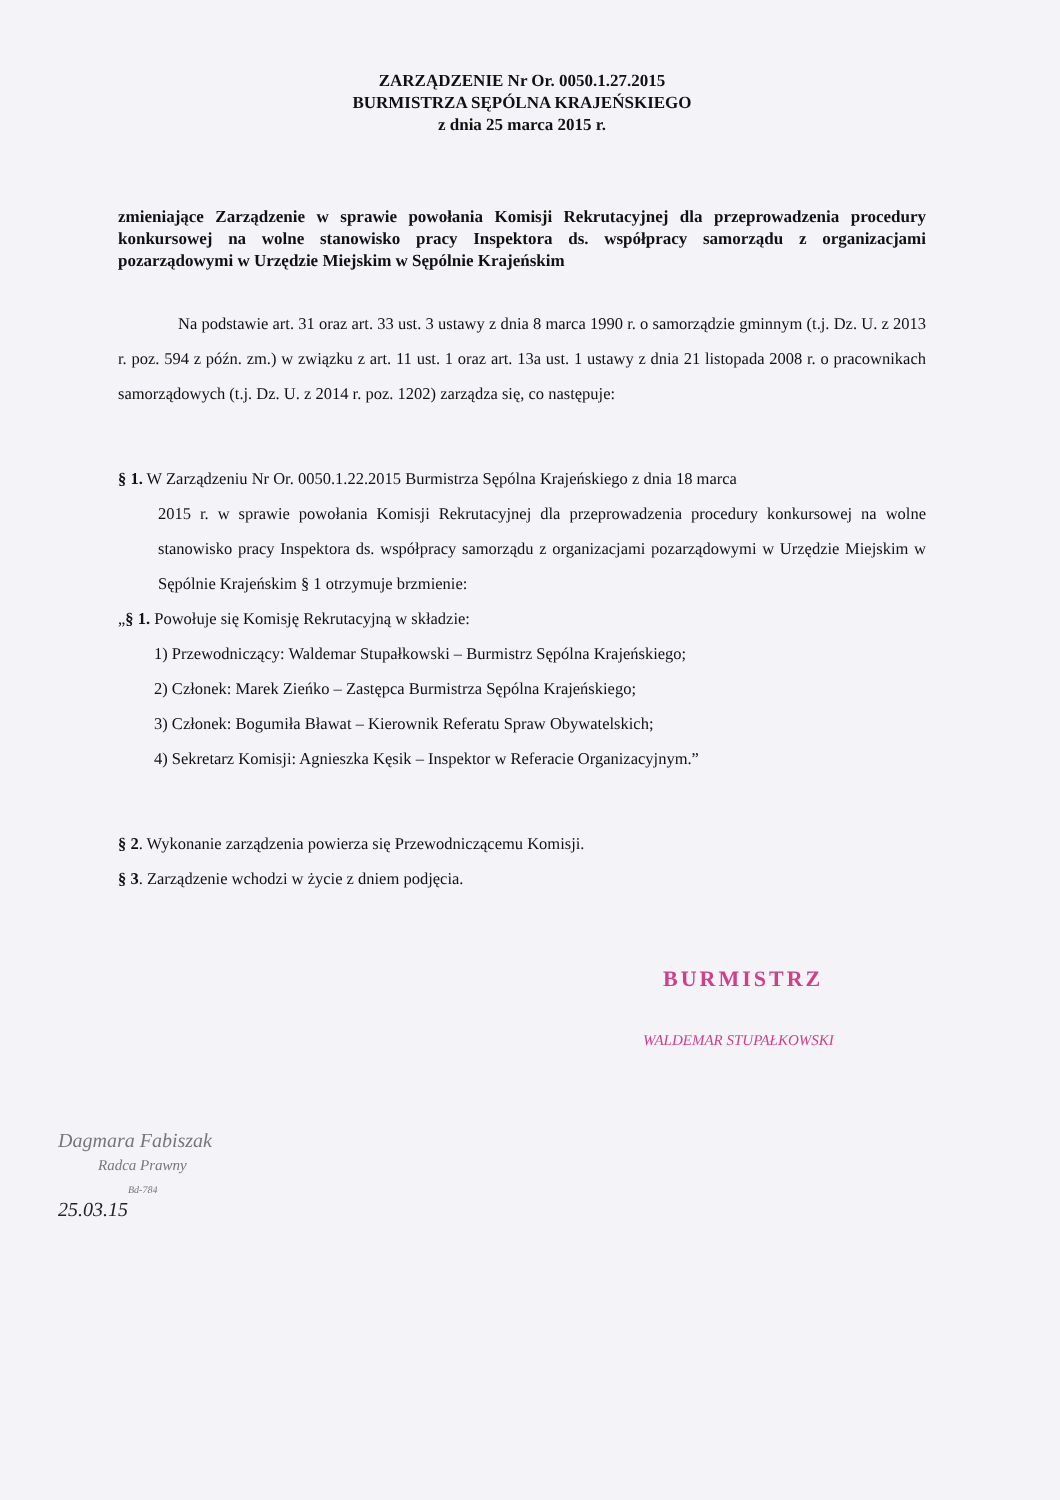ZARZĄDZENIE Nr Or. 0050.1.27.2015
BURMISTRZA SĘPÓLNA KRAJEŃSKIEGO
z dnia 25 marca 2015 r.
zmieniające Zarządzenie w sprawie powołania Komisji Rekrutacyjnej dla przeprowadzenia procedury konkursowej na wolne stanowisko pracy Inspektora ds. współpracy samorządu z organizacjami pozarządowymi w Urzędzie Miejskim w Sępólnie Krajeńskim
Na podstawie art. 31 oraz art. 33 ust. 3 ustawy z dnia 8 marca 1990 r. o samorządzie gminnym (t.j. Dz. U. z 2013 r. poz. 594 z późn. zm.) w związku z art. 11 ust. 1 oraz art. 13a ust. 1 ustawy z dnia 21 listopada 2008 r. o pracownikach samorządowych (t.j. Dz. U. z 2014 r. poz. 1202) zarządza się, co następuje:
§ 1. W Zarządzeniu Nr Or. 0050.1.22.2015 Burmistrza Sępólna Krajeńskiego z dnia 18 marca
2015 r. w sprawie powołania Komisji Rekrutacyjnej dla przeprowadzenia procedury konkursowej na wolne stanowisko pracy Inspektora ds. współpracy samorządu z organizacjami pozarządowymi w Urzędzie Miejskim w Sępólnie Krajeńskim § 1 otrzymuje brzmienie:
„§ 1. Powołuje się Komisję Rekrutacyjną w składzie:
1) Przewodniczący: Waldemar Stupałkowski – Burmistrz Sępólna Krajeńskiego;
2) Członek: Marek Zieńko – Zastępca Burmistrza Sępólna Krajeńskiego;
3) Członek: Bogumiła Bławat – Kierownik Referatu Spraw Obywatelskich;
4) Sekretarz Komisji: Agnieszka Kęsik – Inspektor w Referacie Organizacyjnym.”
§ 2. Wykonanie zarządzenia powierza się Przewodniczącemu Komisji.
§ 3. Zarządzenie wchodzi w życie z dniem podjęcia.
BURMISTRZ
WALDEMAR STUPAŁKOWSKI
Dagmara Fabiszak
Radca Prawny
Bd-784
25.03.15